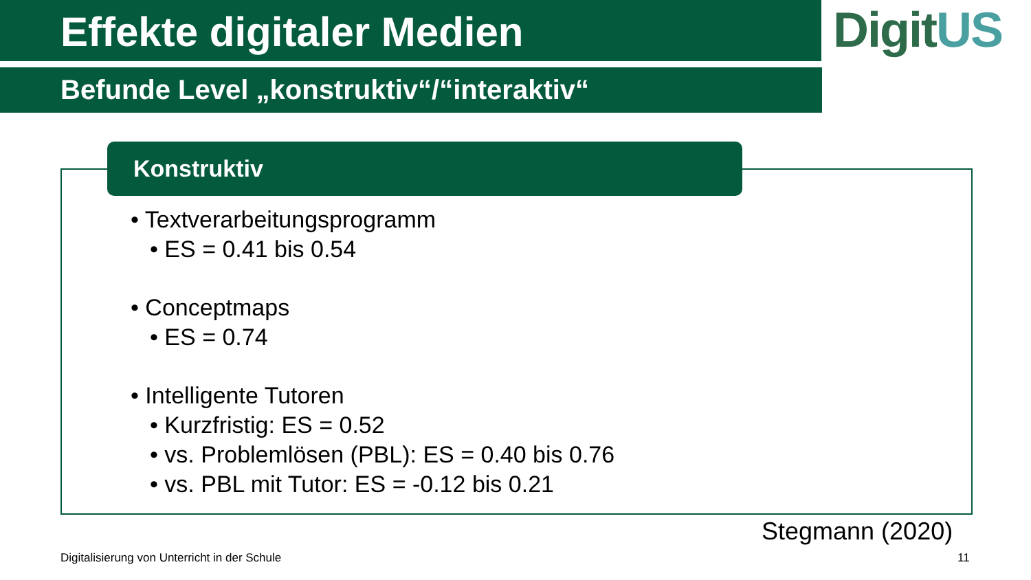Effekte digitaler Medien
Befunde Level „konstruktiv“/“interaktiv“
DigitUS
Konstruktiv
• Textverarbeitungsprogramm
• ES = 0.41 bis 0.54
• Conceptmaps
• ES = 0.74
• Intelligente Tutoren
• Kurzfristig: ES = 0.52
• vs. Problemlösen (PBL): ES = 0.40 bis 0.76
• vs. PBL mit Tutor: ES = -0.12 bis 0.21
Stegmann (2020)
Digitalisierung von Unterricht in der Schule
11